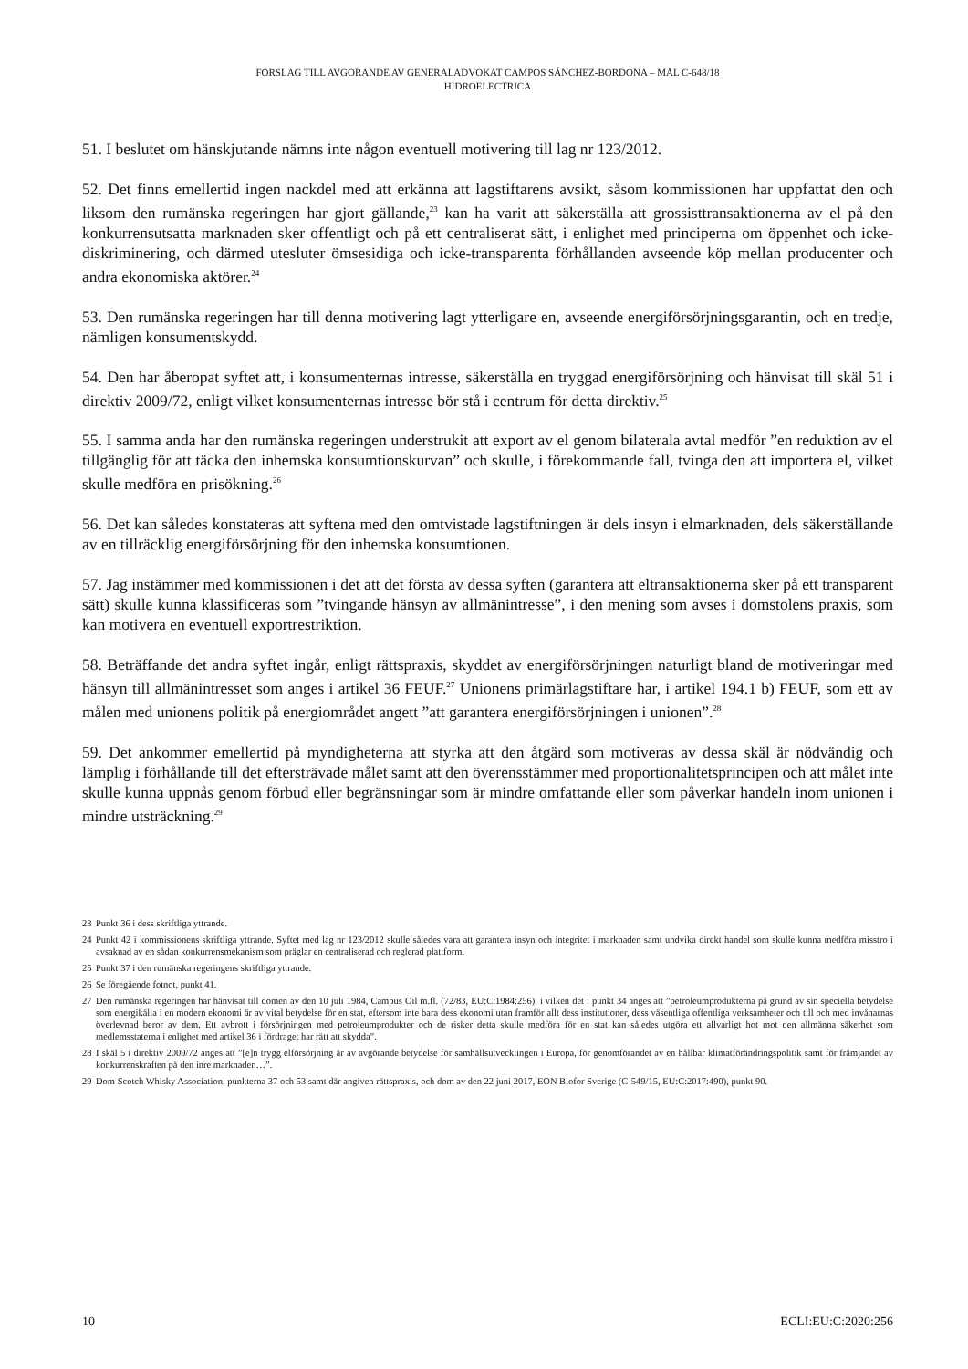FÖRSLAG TILL AVGÖRANDE AV GENERALADVOKAT CAMPOS SÁNCHEZ-BORDONA – MÅL C-648/18
HIDROELECTRICA
51. I beslutet om hänskjutande nämns inte någon eventuell motivering till lag nr 123/2012.
52. Det finns emellertid ingen nackdel med att erkänna att lagstiftarens avsikt, såsom kommissionen har uppfattat den och liksom den rumänska regeringen har gjort gällande,<sup>23</sup> kan ha varit att säkerställa att grossisttransaktionerna av el på den konkurrensutsatta marknaden sker offentligt och på ett centraliserat sätt, i enlighet med principerna om öppenhet och icke-diskriminering, och därmed utesluter ömsesidiga och icke-transparenta förhållanden avseende köp mellan producenter och andra ekonomiska aktörer.<sup>24</sup>
53. Den rumänska regeringen har till denna motivering lagt ytterligare en, avseende energiförsörjningsgarantin, och en tredje, nämligen konsumentskydd.
54. Den har åberopat syftet att, i konsumenternas intresse, säkerställa en tryggad energiförsörjning och hänvisat till skäl 51 i direktiv 2009/72, enligt vilket konsumenternas intresse bör stå i centrum för detta direktiv.<sup>25</sup>
55. I samma anda har den rumänska regeringen understrukit att export av el genom bilaterala avtal medför ”en reduktion av el tillgänglig för att täcka den inhemska konsumtionskurvan” och skulle, i förekommande fall, tvinga den att importera el, vilket skulle medföra en prisökning.<sup>26</sup>
56. Det kan således konstateras att syftena med den omtvistade lagstiftningen är dels insyn i elmarknaden, dels säkerställande av en tillräcklig energiförsörjning för den inhemska konsumtionen.
57. Jag instämmer med kommissionen i det att det första av dessa syften (garantera att eltransaktionerna sker på ett transparent sätt) skulle kunna klassificeras som ”tvingande hänsyn av allmänintresse”, i den mening som avses i domstolens praxis, som kan motivera en eventuell exportrestriktion.
58. Beträffande det andra syftet ingår, enligt rättspraxis, skyddet av energiförsörjningen naturligt bland de motiveringar med hänsyn till allmänintresset som anges i artikel 36 FEUF.<sup>27</sup> Unionens primärlagstiftare har, i artikel 194.1 b) FEUF, som ett av målen med unionens politik på energiområdet angett ”att garantera energiförsörjningen i unionen”.<sup>28</sup>
59. Det ankommer emellertid på myndigheterna att styrka att den åtgärd som motiveras av dessa skäl är nödvändig och lämplig i förhållande till det eftersträvade målet samt att den överensstämmer med proportionalitetsprincipen och att målet inte skulle kunna uppnås genom förbud eller begränsningar som är mindre omfattande eller som påverkar handeln inom unionen i mindre utsträckning.<sup>29</sup>
23 Punkt 36 i dess skriftliga yttrande.
24 Punkt 42 i kommissionens skriftliga yttrande. Syftet med lag nr 123/2012 skulle således vara att garantera insyn och integritet i marknaden samt undvika direkt handel som skulle kunna medföra misstro i avsaknad av en sådan konkurrensmekanism som präglar en centraliserad och reglerad plattform.
25 Punkt 37 i den rumänska regeringens skriftliga yttrande.
26 Se föregående fotnot, punkt 41.
27 Den rumänska regeringen har hänvisat till domen av den 10 juli 1984, Campus Oil m.fl. (72/83, EU:C:1984:256), i vilken det i punkt 34 anges att ”petroleumprodukterna på grund av sin speciella betydelse som energikälla i en modern ekonomi är av vital betydelse för en stat, eftersom inte bara dess ekonomi utan framför allt dess institutioner, dess väsentliga offentliga verksamheter och till och med invånarnas överlevnad beror av dem. Ett avbrott i försörjningen med petroleumprodukter och de risker detta skulle medföra för en stat kan således utgöra ett allvarligt hot mot den allmänna säkerhet som medlemsstaterna i enlighet med artikel 36 i fördraget har rätt att skydda”.
28 I skäl 5 i direktiv 2009/72 anges att ”[e]n trygg elförsörjning är av avgörande betydelse för samhällsutvecklingen i Europa, för genomförandet av en hållbar klimatförändringspolitik samt för främjandet av konkurrenskraften på den inre marknaden…”.
29 Dom Scotch Whisky Association, punkterna 37 och 53 samt där angiven rättspraxis, och dom av den 22 juni 2017, EON Biofor Sverige (C-549/15, EU:C:2017:490), punkt 90.
10 ECLI:EU:C:2020:256